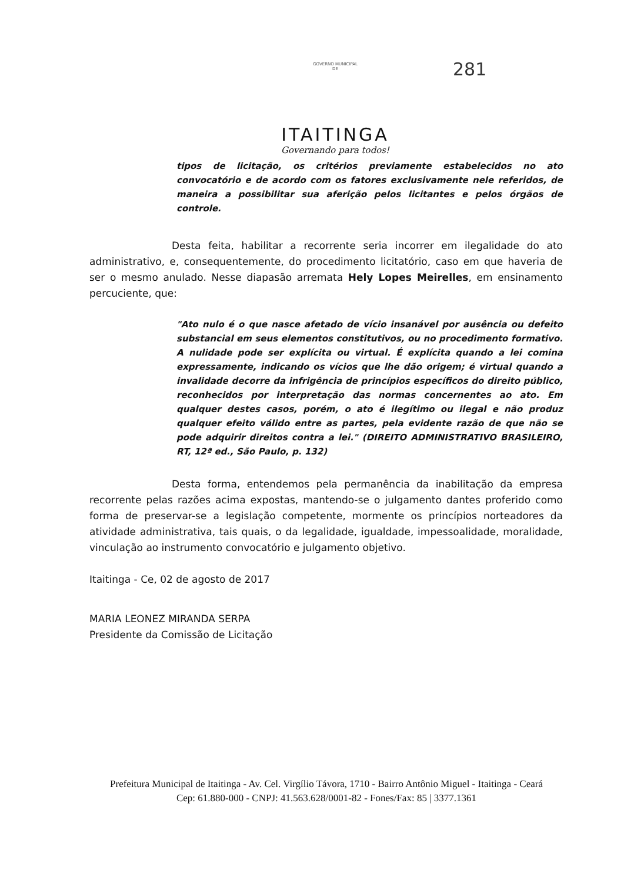GOVERNO MUNICIPAL
DE
ITAITINGA
Governando para todos!
281
tipos de licitação, os critérios previamente estabelecidos no ato convocatório e de acordo com os fatores exclusivamente nele referidos, de maneira a possibilitar sua aferição pelos licitantes e pelos órgãos de controle.
Desta feita, habilitar a recorrente seria incorrer em ilegalidade do ato administrativo, e, consequentemente, do procedimento licitatório, caso em que haveria de ser o mesmo anulado. Nesse diapasão arremata Hely Lopes Meirelles, em ensinamento percuciente, que:
"Ato nulo é o que nasce afetado de vício insanável por ausência ou defeito substancial em seus elementos constitutivos, ou no procedimento formativo. A nulidade pode ser explícita ou virtual. É explícita quando a lei comina expressamente, indicando os vícios que lhe dão origem; é virtual quando a invalidade decorre da infrigência de princípios específicos do direito público, reconhecidos por interpretação das normas concernentes ao ato. Em qualquer destes casos, porém, o ato é ilegítimo ou ilegal e não produz qualquer efeito válido entre as partes, pela evidente razão de que não se pode adquirir direitos contra a lei." (DIREITO ADMINISTRATIVO BRASILEIRO, RT, 12ª ed., São Paulo, p. 132)
Desta forma, entendemos pela permanência da inabilitação da empresa recorrente pelas razões acima expostas, mantendo-se o julgamento dantes proferido como forma de preservar-se a legislação competente, mormente os princípios norteadores da atividade administrativa, tais quais, o da legalidade, igualdade, impessoalidade, moralidade, vinculação ao instrumento convocatório e julgamento objetivo.
Itaitinga - Ce, 02 de agosto de 2017
MARIA LEONEZ MIRANDA SERPA
Presidente da Comissão de Licitação
Prefeitura Municipal de Itaitinga - Av. Cel. Virgílio Távora, 1710 - Bairro Antônio Miguel - Itaitinga - Ceará
Cep: 61.880-000 - CNPJ: 41.563.628/0001-82 - Fones/Fax: 85 | 3377.1361